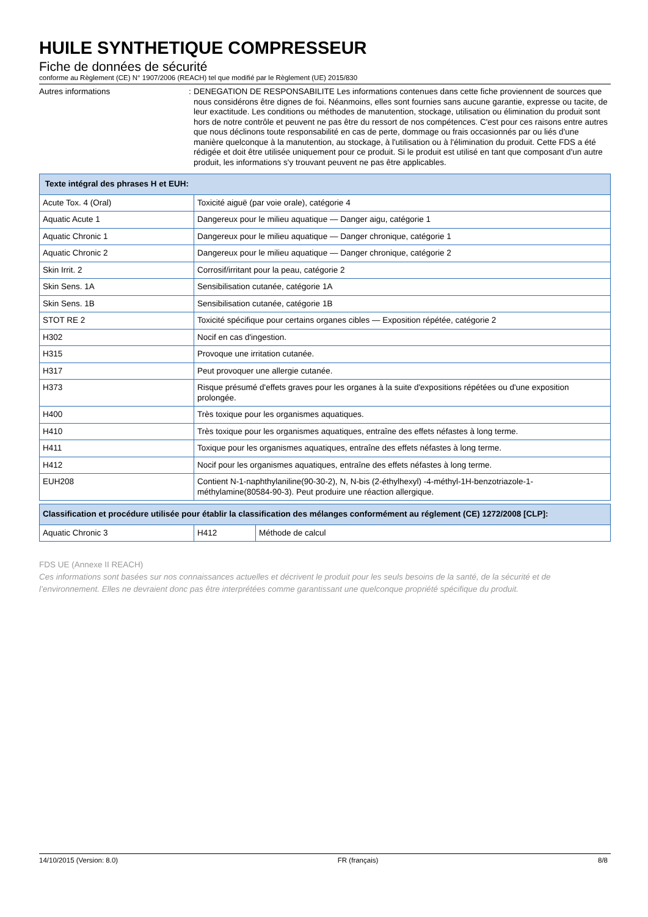HUILE SYNTHETIQUE COMPRESSEUR
Fiche de données de sécurité
conforme au Règlement (CE) N° 1907/2006 (REACH) tel que modifié par le Règlement (UE) 2015/830
Autres informations :
DENEGATION DE RESPONSABILITE Les informations contenues dans cette fiche proviennent de sources que nous considérons être dignes de foi. Néanmoins, elles sont fournies sans aucune garantie, expresse ou tacite, de leur exactitude. Les conditions ou méthodes de manutention, stockage, utilisation ou élimination du produit sont hors de notre contrôle et peuvent ne pas être du ressort de nos compétences. C'est pour ces raisons entre autres que nous déclinons toute responsabilité en cas de perte, dommage ou frais occasionnés par ou liés d'une manière quelconque à la manutention, au stockage, à l'utilisation ou à l'élimination du produit. Cette FDS a été rédigée et doit être utilisée uniquement pour ce produit. Si le produit est utilisé en tant que composant d'un autre produit, les informations s'y trouvant peuvent ne pas être applicables.
| Texte intégral des phrases H et EUH: | |
| --- | --- |
| Acute Tox. 4 (Oral) | Toxicité aiguë (par voie orale), catégorie 4 |
| Aquatic Acute 1 | Dangereux pour le milieu aquatique — Danger aigu, catégorie 1 |
| Aquatic Chronic 1 | Dangereux pour le milieu aquatique — Danger chronique, catégorie 1 |
| Aquatic Chronic 2 | Dangereux pour le milieu aquatique — Danger chronique, catégorie 2 |
| Skin Irrit. 2 | Corrosif/irritant pour la peau, catégorie 2 |
| Skin Sens. 1A | Sensibilisation cutanée, catégorie 1A |
| Skin Sens. 1B | Sensibilisation cutanée, catégorie 1B |
| STOT RE 2 | Toxicité spécifique pour certains organes cibles — Exposition répétée, catégorie 2 |
| H302 | Nocif en cas d'ingestion. |
| H315 | Provoque une irritation cutanée. |
| H317 | Peut provoquer une allergie cutanée. |
| H373 | Risque présumé d'effets graves pour les organes à la suite d'expositions répétées ou d'une exposition prolongée. |
| H400 | Très toxique pour les organismes aquatiques. |
| H410 | Très toxique pour les organismes aquatiques, entraîne des effets néfastes à long terme. |
| H411 | Toxique pour les organismes aquatiques, entraîne des effets néfastes à long terme. |
| H412 | Nocif pour les organismes aquatiques, entraîne des effets néfastes à long terme. |
| EUH208 | Contient N-1-naphthylaniline(90-30-2), N, N-bis (2-éthylhexyl) -4-méthyl-1H-benzotriazole-1-méthylamine(80584-90-3). Peut produire une réaction allergique. |
| Classification et procédure utilisée pour établir la classification des mélanges conformément au réglement (CE) 1272/2008 [CLP]: | | |
| --- | --- | --- |
| Aquatic Chronic 3 | H412 | Méthode de calcul |
FDS UE (Annexe II REACH)
Ces informations sont basées sur nos connaissances actuelles et décrivent le produit pour les seuls besoins de la santé, de la sécurité et de l’environnement. Elles ne devraient donc pas être interprétées comme garantissant une quelconque propriété spécifique du produit.
14/10/2015 (Version: 8.0) FR (français) 8/8